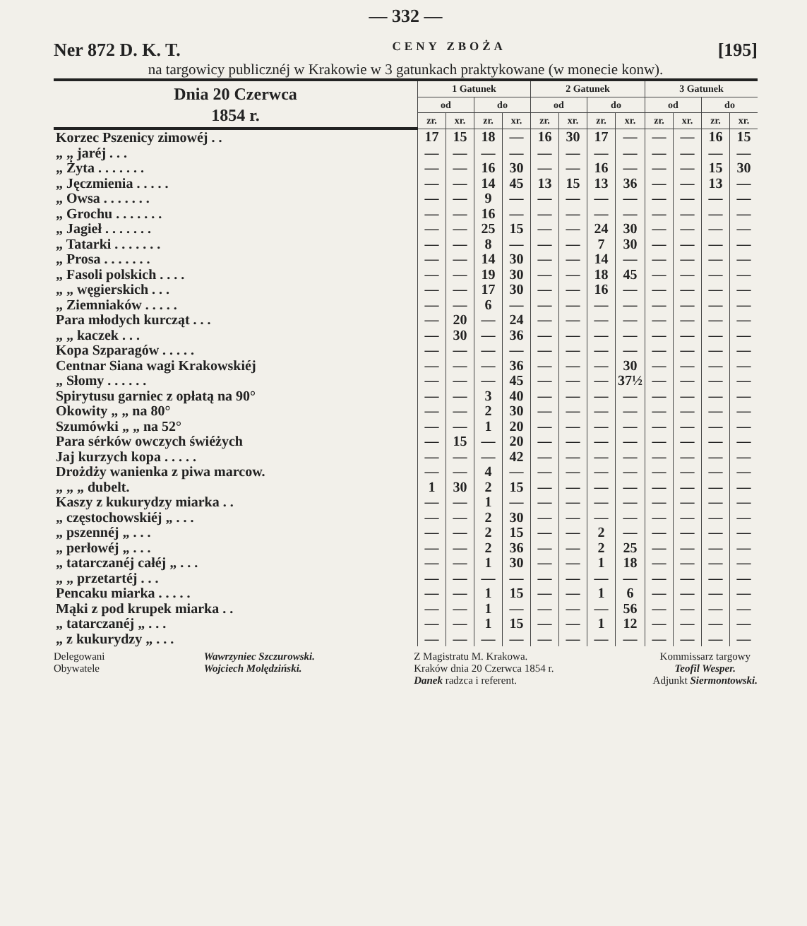— 332 —
Ner 872 D. K. T. CENY ZBOŻA [195]
na targowicy publicznéj w Krakowie w 3 gatunkach praktykowane (w monecie konw).
| Dnia 20 Czerwca 1854 r. | 1 Gatunek | | | | 2 Gatunek | | | | 3 Gatunek | | | |
| --- | --- | --- | --- | --- | --- | --- | --- | --- | --- | --- | --- | --- |
| | od | | do | | od | | do | | od | | do | |
| | zr. | xr. | zr. | xr. | zr. | xr. | zr. | xr. | zr. | xr. | zr. | xr. |
| Korzec Pszenicy zimowéj . . | 17 | 15 | 18 | — | 16 | 30 | 17 | — | — | — | 16 | 15 |
| „ „ jaréj . . . | — | — | — | — | — | — | — | — | — | — | — | — |
| „ Żyta . . . . . . . | — | — | 16 | 30 | — | — | 16 | — | — | — | 15 | 30 |
| „ Jęczmienia . . . . . | — | — | 14 | 45 | 13 | 15 | 13 | 36 | — | — | 13 | — |
| „ Owsa . . . . . . . | — | — | 9 | — | — | — | — | — | — | — | — | — |
| „ Grochu . . . . . . . | — | — | 16 | — | — | — | — | — | — | — | — | — |
| „ Jagieł . . . . . . . | — | — | 25 | 15 | — | — | 24 | 30 | — | — | — | — |
| „ Tatarki . . . . . . . | — | — | 8 | — | — | — | 7 | 30 | — | — | — | — |
| „ Prosa . . . . . . . | — | — | 14 | 30 | — | — | 14 | — | — | — | — | — |
| „ Fasoli polskich . . . . | — | — | 19 | 30 | — | — | 18 | 45 | — | — | — | — |
| „ „ węgierskich . . . | — | — | 17 | 30 | — | — | 16 | — | — | — | — | — |
| „ Ziemniaków . . . . . | — | — | 6 | — | — | — | — | — | — | — | — | — |
| Para młodych kurcząt . . . | — | 20 | — | 24 | — | — | — | — | — | — | — | — |
| „ „ kaczek . . . | — | 30 | — | 36 | — | — | — | — | — | — | — | — |
| Kopa Szparagów . . . . . | — | — | — | — | — | — | — | — | — | — | — | — |
| Centnar Siana wagi Krakowskiéj | — | — | — | 36 | — | — | — | 30 | — | — | — | — |
| „ Słomy . . . . . . | — | — | — | 45 | — | — | — | 37½ | — | — | — | — |
| Spirytusu garniec z opłatą na 90° | — | — | 3 | 40 | — | — | — | — | — | — | — | — |
| Okowity „ „ na 80° | — | — | 2 | 30 | — | — | — | — | — | — | — | — |
| Szumówki „ „ na 52° | — | — | 1 | 20 | — | — | — | — | — | — | — | — |
| Para sérków owczych świéżych | — | 15 | — | 20 | — | — | — | — | — | — | — | — |
| Jaj kurzych kopa . . . . . | — | — | — | 42 | — | — | — | — | — | — | — | — |
| Drożdży wanienka z piwa marcow. | — | — | 4 | — | — | — | — | — | — | — | — | — |
| „ „ „ dubelt. | 1 | 30 | 2 | 15 | — | — | — | — | — | — | — | — |
| Kaszy z kukurydzy miarka . . | — | — | 1 | — | — | — | — | — | — | — | — | — |
| „ częstochowskiéj „ . . . | — | — | 2 | 30 | — | — | — | — | — | — | — | — |
| „ pszennéj „ . . . | — | — | 2 | 15 | — | — | 2 | — | — | — | — | — |
| „ perłowéj „ . . . | — | — | 2 | 36 | — | — | 2 | 25 | — | — | — | — |
| „ tatarczanéj całéj „ . . . | — | — | 1 | 30 | — | — | 1 | 18 | — | — | — | — |
| „ „ przetartéj . . . | — | — | — | — | — | — | — | — | — | — | — | — |
| Pencaku miarka . . . . . | — | — | 1 | 15 | — | — | 1 | 6 | — | — | — | — |
| Mąki z pod krupek miarka . . | — | — | 1 | — | — | — | — | 56 | — | — | — | — |
| „ tatarczanéj „ . . . | — | — | 1 | 15 | — | — | 1 | 12 | — | — | — | — |
| „ z kukurydzy „ . . . | — | — | — | — | — | — | — | — | — | — | — | — |
Delegowani
Obywatele
Wawrzyniec Szczurowski.
Wojciech Molędziński.
Z Magistratu M. Krakowa.
Kraków dnia 20 Czerwca 1854 r.
Danek radzca i referent.
Kommissarz targowy
Teofil Wesper.
Adjunkt Siermontowski.